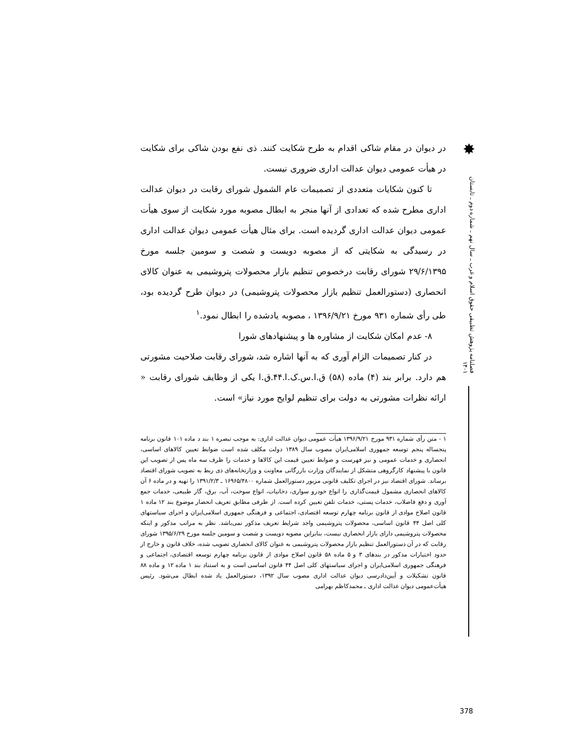در دیوان در مقام شاکی اقدام به طرح شکایت کنند. ذی نفع بودن شاکی برای شکایت در هیأت عمومی دیوان عدالت اداری ضروری نیست.
تا کنون شکایات متعددی از تصمیمات عام الشمول شورای رقابت در دیوان عدالت اداری مطرح شده که تعدادی از آنها منجر به ابطال مصوبه مورد شکایت از سوی هیأت عمومی دیوان عدالت اداری گردیده است. برای مثال هیأت عمومی دیوان عدالت اداری در رسیدگی به شکایتی که از مصوبه دویست و شصت و سومین جلسه مورخ ۲۹/۶/۱۳۹۵ شورای رقابت درخصوص تنظیم بازار محصولات پتروشیمی به عنوان کالای انحصاری (دستورالعمل تنظیم بازار محصولات پتروشیمی) در دیوان طرح گردیده بود، طی رأی شماره ۹۳۱ مورخ ۱۳۹۶/۹/۲۱ ، مصوبه یادشده را ابطال نمود.<sup>۱</sup>
۸- عدم امکان شکایت از مشاوره ها و پیشنهادهای شورا
در کنار تصمیمات الزام آوری که به آنها اشاره شد، شورای رقابت صلاحیت مشورتی هم دارد. برابر بند (۴) ماده (۵۸) ق.ا.س.ک.ا.۴۴.ق.ا یکی از وظایف شورای رقابت « ارائه نظرات مشورتی به دولت برای تنظیم لوایح مورد نیاز» است.
۱ - متن رأی شماره ۹۳۱ مورخ ۱۳۹۶/۹/۲۱ هیأت عمومی دیوان عدالت اداری: به موجب تبصره ۱ بند د ماده ۱۰۱ قانون برنامه پنجساله پنجم توسعه جمهوری اسلامی‌ایران مصوب سال ۱۳۸۹ دولت مکلف شده است ضوابط تعیین کالاهای اساسی، انحصاری و خدمات عمومی و نیز فهرست و ضوابط تعیین قیمت این کالاها و خدمات را ظرف سه ماه پس از تصویب این قانون با پیشنهاد کارگروهی متشکل از نمایندگان وزارت بازرگانی معاونت و وزارتخانه‌های ذی ربط به تصویب شورای اقتصاد برساند. شورای اقتصاد نیز در اجرای تکلیف قانونی مزبور دستورالعمل شماره ۱۶۹۶۵/۴۸۰۰ ـ ۱۳۹۱/۲/۳ را تهیه و در ماده ۶ آن کالاهای انحصاری مشمول قیمت‌گذاری را انواع خودرو سواری، دخانیات، انواع سوخت، آب، برق، گاز طبیعی، خدمات جمع آوری و دفع فاضلاب، خدمات پستی، خدمات تلفن تعیین کرده است. از طرفی مطابق تعریف انحصار موضوع بند ۱۲ ماده ۱ قانون اصلاح موادی از قانون برنامه چهارم توسعه اقتصادی، اجتماعی و فرهنگی جمهوری اسلامی‌ایران و اجرای سیاستهای کلی اصل ۴۴ قانون اساسی، محصولات پتروشیمی واجد شرایط تعریف مذکور نمی‌باشد. نظر به مراتب مذکور و اینکه محصولات پتروشیمی دارای بازار انحصاری نیست، بنابراین مصوبه دویست و شصت و سومین جلسه مورخ ۱۳۹۵/۶/۲۹ شورای رقابت که در آن دستورالعمل تنظیم بازار محصولات پتروشیمی به عنوان کالای انحصاری تصویب شده، خلاف قانون و خارج از حدود اختیارات مذکور در بندهای ۳ و ۵ ماده ۵۸ قانون اصلاح موادی از قانون برنامه چهارم توسعه اقتصادی، اجتماعی و فرهنگی جمهوری اسلامی‌ایران و اجرای سیاستهای کلی اصل ۴۴ قانون اساسی است و به استناد بند ۱ ماده ۱۲ و ماده ۸۸ قانون تشکیلات و آیین‌دادرسی دیوان عدالت اداری مصوب سال ۱۳۹۲، دستورالعمل یاد شده ابطال می‌شود. رئیس هیأت‌عمومی دیوان عدالت اداری ـ محمدکاظم بهرامی
✸
فصلنامه پژوهش تطبیقی حقوق اسلام و غرب ـ سال نهم ـ شماره دوم ـ تابستان ۱۴۰۱
378